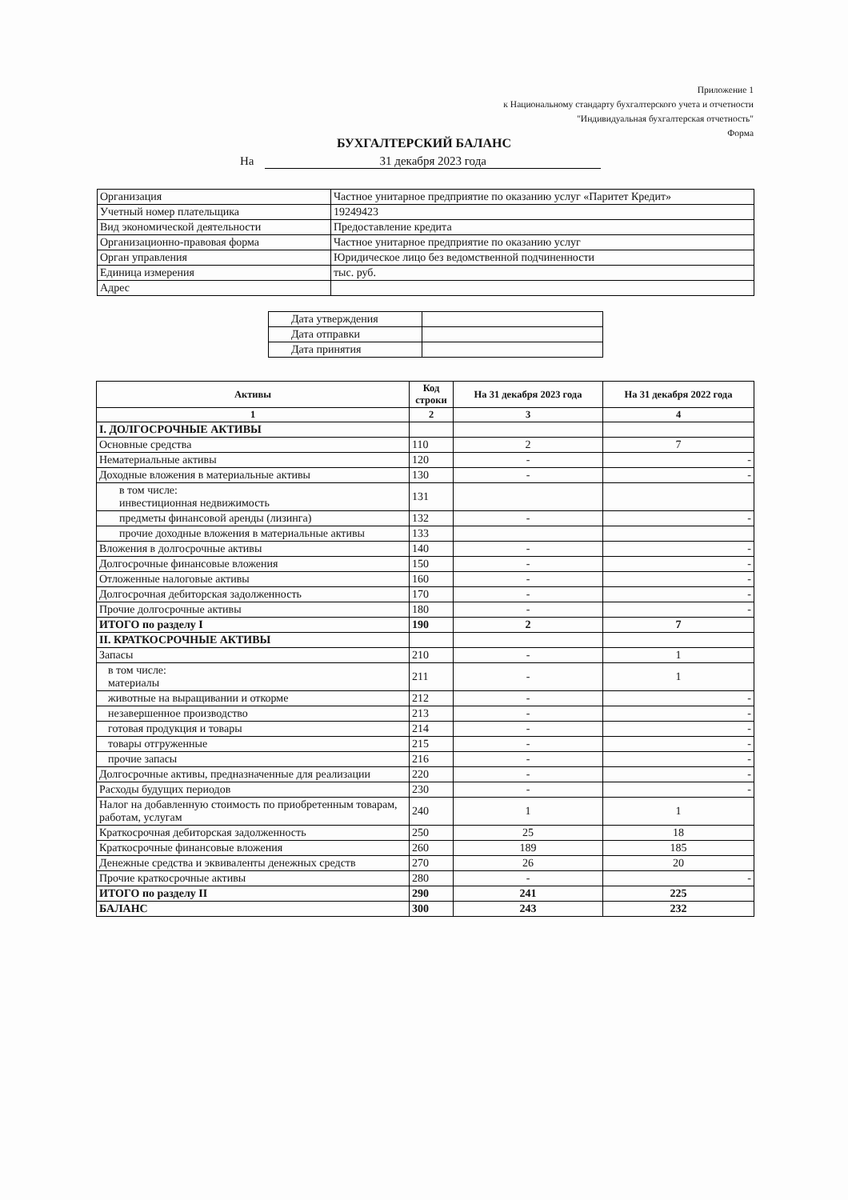Приложение 1
к Национальному стандарту бухгалтерского учета и отчетности
"Индивидуальная бухгалтерская отчетность"
Форма
БУХГАЛТЕРСКИЙ БАЛАНС
На 31 декабря 2023 года
| Организация | Частное унитарное предприятие по оказанию услуг «Паритет Кредит» |
| Учетный номер плательщика | 19249423 |
| Вид экономической деятельности | Предоставление кредита |
| Организационно-правовая форма | Частное унитарное предприятие по оказанию услуг |
| Орган управления | Юридическое лицо без ведомственной подчиненности |
| Единица измерения | тыс. руб. |
| Адрес | |
| Дата утверждения | |
| Дата отправки | |
| Дата принятия | |
| Активы | Код строки | На 31 декабря 2023 года | На 31 декабря 2022 года |
| --- | --- | --- | --- |
| 1 | 2 | 3 | 4 |
| I. ДОЛГОСРОЧНЫЕ АКТИВЫ | | | |
| Основные средства | 110 | 2 | 7 |
| Нематериальные активы | 120 | - | - |
| Доходные вложения в материальные активы | 130 | - | - |
| в том числе: инвестиционная недвижимость | 131 | | |
| предметы финансовой аренды (лизинга) | 132 | - | - |
| прочие доходные вложения в материальные активы | 133 | | |
| Вложения в долгосрочные активы | 140 | - | - |
| Долгосрочные финансовые вложения | 150 | - | - |
| Отложенные налоговые активы | 160 | - | - |
| Долгосрочная дебиторская задолженность | 170 | - | - |
| Прочие долгосрочные активы | 180 | - | - |
| ИТОГО по разделу I | 190 | 2 | 7 |
| II. КРАТКОСРОЧНЫЕ АКТИВЫ | | | |
| Запасы | 210 | - | 1 |
| в том числе: материалы | 211 | - | 1 |
| животные на выращивании и откорме | 212 | - | - |
| незавершенное производство | 213 | - | - |
| готовая продукция и товары | 214 | - | - |
| товары отгруженные | 215 | - | - |
| прочие запасы | 216 | - | - |
| Долгосрочные активы, предназначенные для реализации | 220 | - | - |
| Расходы будущих периодов | 230 | - | - |
| Налог на добавленную стоимость по приобретенным товарам, работам, услугам | 240 | 1 | 1 |
| Краткосрочная дебиторская задолженность | 250 | 25 | 18 |
| Краткосрочные финансовые вложения | 260 | 189 | 185 |
| Денежные средства и эквиваленты денежных средств | 270 | 26 | 20 |
| Прочие краткосрочные активы | 280 | - | - |
| ИТОГО по разделу II | 290 | 241 | 225 |
| БАЛАНС | 300 | 243 | 232 |